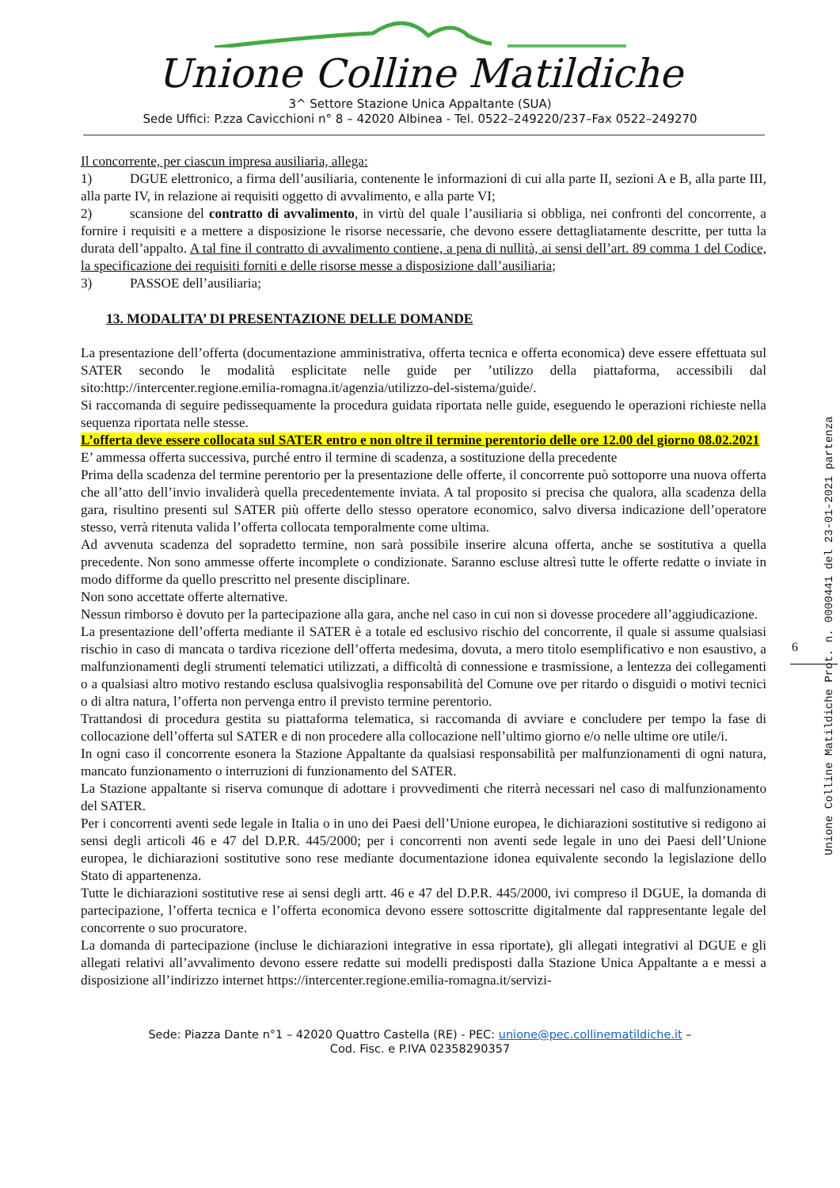Unione Colline Matildiche
3^ Settore Stazione Unica Appaltante (SUA)
Sede Uffici: P.zza Cavicchioni n° 8 – 42020 Albinea - Tel. 0522–249220/237–Fax 0522–249270
Il concorrente, per ciascun impresa ausiliaria, allega:
1) DGUE elettronico, a firma dell’ausiliaria, contenente le informazioni di cui alla parte II, sezioni A e B, alla parte III, alla parte IV, in relazione ai requisiti oggetto di avvalimento, e alla parte VI;
2) scansione del contratto di avvalimento, in virtù del quale l’ausiliaria si obbliga, nei confronti del concorrente, a fornire i requisiti e a mettere a disposizione le risorse necessarie, che devono essere dettagliatamente descritte, per tutta la durata dell’appalto. A tal fine il contratto di avvalimento contiene, a pena di nullità, ai sensi dell’art. 89 comma 1 del Codice, la specificazione dei requisiti forniti e delle risorse messe a disposizione dall’ausiliaria;
3) PASSOE dell’ausiliaria;
13. MODALITA’ DI PRESENTAZIONE DELLE DOMANDE
La presentazione dell’offerta (documentazione amministrativa, offerta tecnica e offerta economica) deve essere effettuata sul SATER secondo le modalità esplicitate nelle guide per ’utilizzo della piattaforma, accessibili dal sito:http://intercenter.regione.emilia-romagna.it/agenzia/utilizzo-del-sistema/guide/.
Si raccomanda di seguire pedissequamente la procedura guidata riportata nelle guide, eseguendo le operazioni richieste nella sequenza riportata nelle stesse.
L’offerta deve essere collocata sul SATER entro e non oltre il termine perentorio delle ore 12.00 del giorno 08.02.2021
E’ ammessa offerta successiva, purché entro il termine di scadenza, a sostituzione della precedente
Prima della scadenza del termine perentorio per la presentazione delle offerte, il concorrente può sottoporre una nuova offerta che all’atto dell’invio invaliderà quella precedentemente inviata. A tal proposito si precisa che qualora, alla scadenza della gara, risultino presenti sul SATER più offerte dello stesso operatore economico, salvo diversa indicazione dell’operatore stesso, verrà ritenuta valida l’offerta collocata temporalmente come ultima.
Ad avvenuta scadenza del sopradetto termine, non sarà possibile inserire alcuna offerta, anche se sostitutiva a quella precedente. Non sono ammesse offerte incomplete o condizionate. Saranno escluse altresì tutte le offerte redatte o inviate in modo difforme da quello prescritto nel presente disciplinare.
Non sono accettate offerte alternative.
Nessun rimborso è dovuto per la partecipazione alla gara, anche nel caso in cui non si dovesse procedere all’aggiudicazione.
La presentazione dell’offerta mediante il SATER è a totale ed esclusivo rischio del concorrente, il quale si assume qualsiasi rischio in caso di mancata o tardiva ricezione dell’offerta medesima, dovuta, a mero titolo esemplificativo e non esaustivo, a malfunzionamenti degli strumenti telematici utilizzati, a difficoltà di connessione e trasmissione, a lentezza dei collegamenti o a qualsiasi altro motivo restando esclusa qualsivoglia responsabilità del Comune ove per ritardo o disguidi o motivi tecnici o di altra natura, l’offerta non pervenga entro il previsto termine perentorio.
Trattandosi di procedura gestita su piattaforma telematica, si raccomanda di avviare e concludere per tempo la fase di collocazione dell’offerta sul SATER e di non procedere alla collocazione nell’ultimo giorno e/o nelle ultime ore utile/i.
In ogni caso il concorrente esonera la Stazione Appaltante da qualsiasi responsabilità per malfunzionamenti di ogni natura, mancato funzionamento o interruzioni di funzionamento del SATER.
La Stazione appaltante si riserva comunque di adottare i provvedimenti che riterrà necessari nel caso di malfunzionamento del SATER.
Per i concorrenti aventi sede legale in Italia o in uno dei Paesi dell’Unione europea, le dichiarazioni sostitutive si redigono ai sensi degli articoli 46 e 47 del D.P.R. 445/2000; per i concorrenti non aventi sede legale in uno dei Paesi dell’Unione europea, le dichiarazioni sostitutive sono rese mediante documentazione idonea equivalente secondo la legislazione dello Stato di appartenenza.
Tutte le dichiarazioni sostitutive rese ai sensi degli artt. 46 e 47 del D.P.R. 445/2000, ivi compreso il DGUE, la domanda di partecipazione, l’offerta tecnica e l’offerta economica devono essere sottoscritte digitalmente dal rappresentante legale del concorrente o suo procuratore.
La domanda di partecipazione (incluse le dichiarazioni integrative in essa riportate), gli allegati integrativi al DGUE e gli allegati relativi all’avvalimento devono essere redatte sui modelli predisposti dalla Stazione Unica Appaltante a e messi a disposizione all’indirizzo internet https://intercenter.regione.emilia-romagna.it/servizi-
Sede: Piazza Dante n°1 – 42020 Quattro Castella (RE) - PEC: unione@pec.collinematildiche.it –
Cod. Fisc. e P.IVA 02358290357
6
Unione Colline Matildiche Prot. n. 0000441 del 23-01-2021 partenza